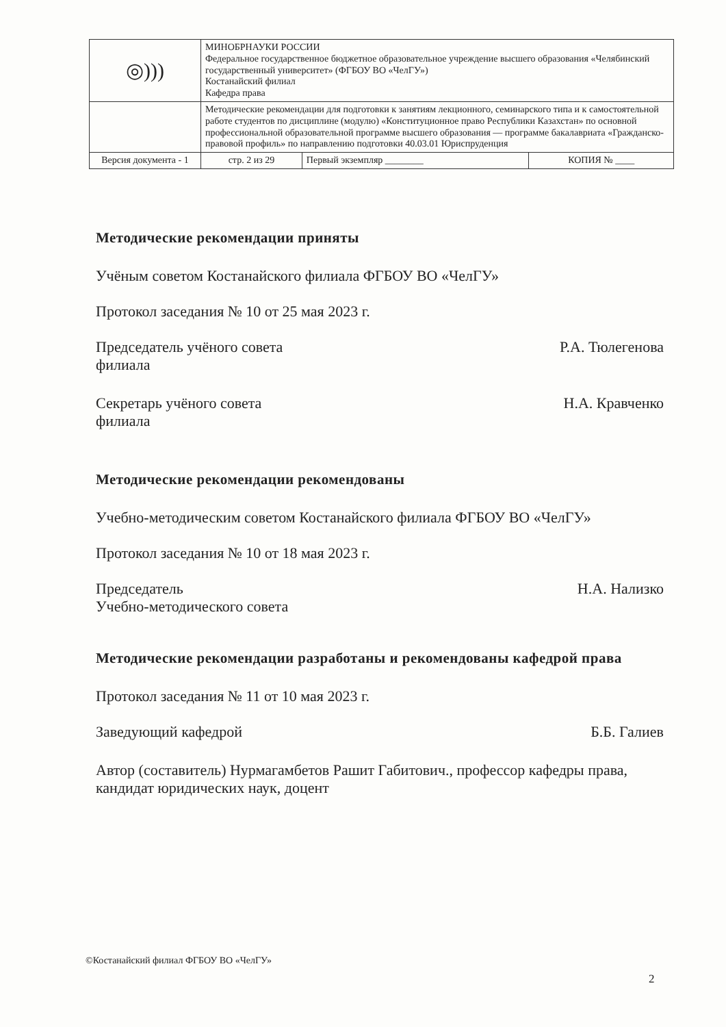| ◎))) | МИНОБРНАУКИ РОССИИ Федеральное государственное бюджетное образовательное учреждение высшего образования «Челябинский государственный университет» (ФГБОУ ВО «ЧелГУ») Костанайский филиал Кафедра права | | |
| | Методические рекомендации для подготовки к занятиям лекционного, семинарского типа и к самостоятельной работе студентов по дисциплине (модулю) «Конституционное право Республики Казахстан» по основной профессиональной образовательной программе высшего образования — программе бакалавриата «Гражданско-правовой профиль» по направлению подготовки 40.03.01 Юриспруденция | | |
| Версия документа - 1 | стр. 2 из 29 | Первый экземпляр ________ | КОПИЯ № ____ |
Методические рекомендации приняты
Учёным советом Костанайского филиала ФГБОУ ВО «ЧелГУ»
Протокол заседания № 10 от 25 мая 2023 г.
Председатель учёного совета
филиала Р.А. Тюлегенова
Секретарь учёного совета
филиала Н.А. Кравченко
Методические рекомендации рекомендованы
Учебно-методическим советом Костанайского филиала ФГБОУ ВО «ЧелГУ»
Протокол заседания № 10 от 18 мая 2023 г.
Председатель
Учебно-методического совета Н.А. Нализко
Методические рекомендации разработаны и рекомендованы кафедрой права
Протокол заседания № 11 от 10 мая 2023 г.
Заведующий кафедрой Б.Б. Галиев
Автор (составитель) Нурмагамбетов Рашит Габитович., профессор кафедры права, кандидат юридических наук, доцент
©Костанайский филиал ФГБОУ ВО «ЧелГУ»
2